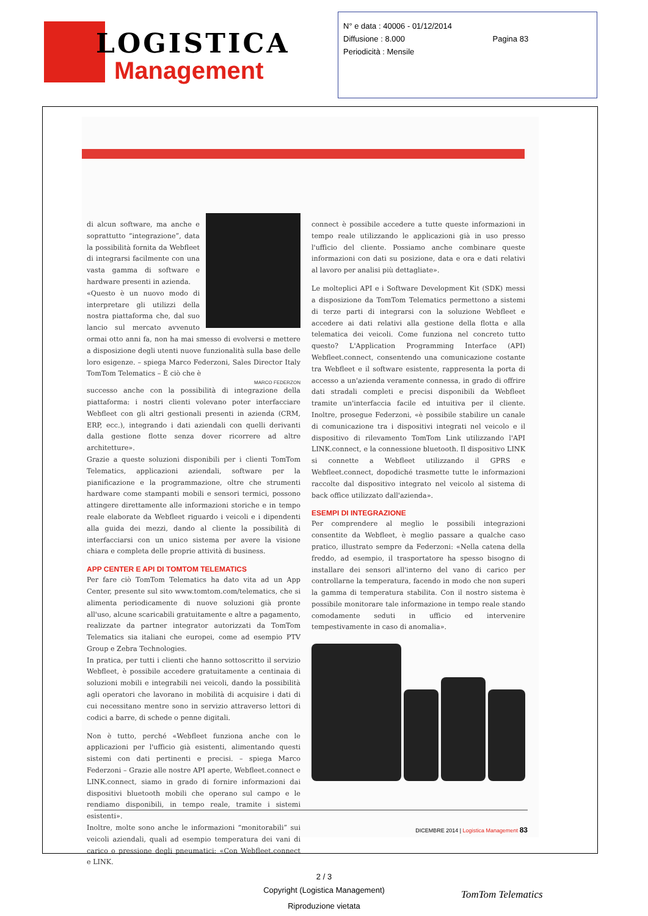LOGISTICA
Management
N° e data : 40006 - 01/12/2014
Diffusione : 8.000 Pagina 83
Periodicità : Mensile
di alcun software, ma anche e soprattutto “integrazione”, data la possibilità fornita da Webfleet di integrarsi facilmente con una vasta gamma di software e hardware presenti in azienda.
«Questo è un nuovo modo di interpretare gli utilizzi della nostra piattaforma che, dal suo lancio sul mercato avvenuto ormai otto anni fa, non ha mai smesso di evolversi e mettere a disposizione degli utenti nuove funzionalità sulla base delle loro esigenze. – spiega Marco Federzoni, Sales Director Italy TomTom Telematics – È ciò che è
MARCO FEDERZON
successo anche con la possibilità di integrazione della piattaforma: i nostri clienti volevano poter interfacciare Webfleet con gli altri gestionali presenti in azienda (CRM, ERP, ecc.), integrando i dati aziendali con quelli derivanti dalla gestione flotte senza dover ricorrere ad altre architetture».
Grazie a queste soluzioni disponibili per i clienti TomTom Telematics, applicazioni aziendali, software per la pianificazione e la programmazione, oltre che strumenti hardware come stampanti mobili e sensori termici, possono attingere direttamente alle informazioni storiche e in tempo reale elaborate da Webfleet riguardo i veicoli e i dipendenti alla guida dei mezzi, dando al cliente la possibilità di interfacciarsi con un unico sistema per avere la visione chiara e completa delle proprie attività di business.
APP CENTER E API DI TOMTOM TELEMATICS
Per fare ciò TomTom Telematics ha dato vita ad un App Center, presente sul sito www.tomtom.com/telematics, che si alimenta periodicamente di nuove soluzioni già pronte all'uso, alcune scaricabili gratuitamente e altre a pagamento, realizzate da partner integrator autorizzati da TomTom Telematics sia italiani che europei, come ad esempio PTV Group e Zebra Technologies.
In pratica, per tutti i clienti che hanno sottoscritto il servizio Webfleet, è possibile accedere gratuitamente a centinaia di soluzioni mobili e integrabili nei veicoli, dando la possibilità agli operatori che lavorano in mobilità di acquisire i dati di cui necessitano mentre sono in servizio attraverso lettori di codici a barre, di schede o penne digitali.
Non è tutto, perché «Webfleet funziona anche con le applicazioni per l'ufficio già esistenti, alimentando questi sistemi con dati pertinenti e precisi. – spiega Marco Federzoni – Grazie alle nostre API aperte, Webfleet.connect e LINK.connect, siamo in grado di fornire informazioni dai dispositivi bluetooth mobili che operano sul campo e le rendiamo disponibili, in tempo reale, tramite i sistemi esistenti».
Inoltre, molte sono anche le informazioni “monitorabili” sui veicoli aziendali, quali ad esempio temperatura dei vani di carico o pressione degli pneumatici: «Con Webfleet.connect e LINK.
connect è possibile accedere a tutte queste informazioni in tempo reale utilizzando le applicazioni già in uso presso l'ufficio del cliente. Possiamo anche combinare queste informazioni con dati su posizione, data e ora e dati relativi al lavoro per analisi più dettagliate».
Le molteplici API e i Software Development Kit (SDK) messi a disposizione da TomTom Telematics permettono a sistemi di terze parti di integrarsi con la soluzione Webfleet e accedere ai dati relativi alla gestione della flotta e alla telematica dei veicoli. Come funziona nel concreto tutto questo? L'Application Programming Interface (API) Webfleet.connect, consentendo una comunicazione costante tra Webfleet e il software esistente, rappresenta la porta di accesso a un'azienda veramente connessa, in grado di offrire dati stradali completi e precisi disponibili da Webfleet tramite un'interfaccia facile ed intuitiva per il cliente. Inoltre, prosegue Federzoni, «è possibile stabilire un canale di comunicazione tra i dispositivi integrati nel veicolo e il dispositivo di rilevamento TomTom Link utilizzando l'API LINK.connect, e la connessione bluetooth. Il dispositivo LINK si connette a Webfleet utilizzando il GPRS e Webfleet.connect, dopodiché trasmette tutte le informazioni raccolte dal dispositivo integrato nel veicolo al sistema di back office utilizzato dall'azienda».
ESEMPI DI INTEGRAZIONE
Per comprendere al meglio le possibili integrazioni consentite da Webfleet, è meglio passare a qualche caso pratico, illustrato sempre da Federzoni: «Nella catena della freddo, ad esempio, il trasportatore ha spesso bisogno di installare dei sensori all'interno del vano di carico per controllarne la temperatura, facendo in modo che non superi la gamma di temperatura stabilita. Con il nostro sistema è possibile monitorare tale informazione in tempo reale stando comodamente seduti in ufficio ed intervenire tempestivamente in caso di anomalia».
DICEMBRE 2014 | Logistica Management 83
2 / 3
Copyright (Logistica Management)
Riproduzione vietata
TomTom Telematics